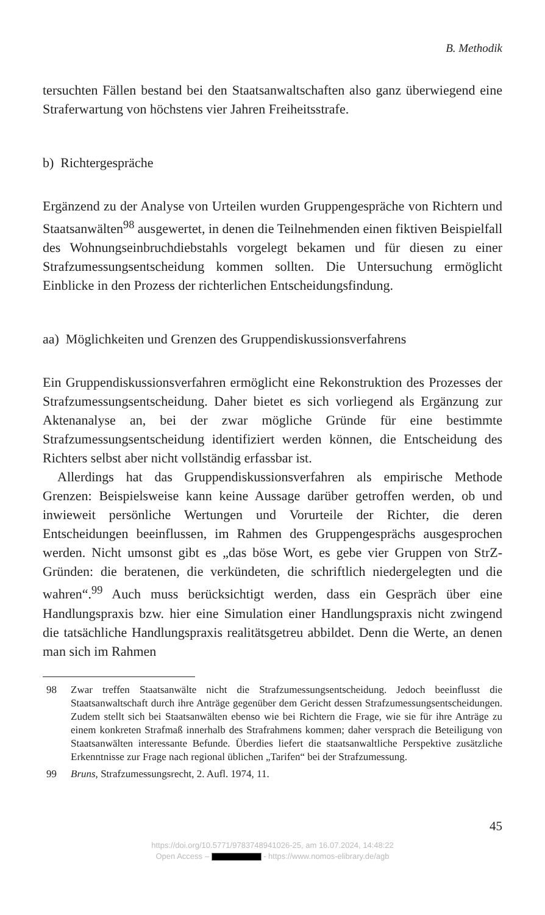B. Methodik
tersuchten Fällen bestand bei den Staatsanwaltschaften also ganz überwiegend eine Straferwartung von höchstens vier Jahren Freiheitsstrafe.
b) Richtergespräche
Ergänzend zu der Analyse von Urteilen wurden Gruppengespräche von Richtern und Staatsanwälten<sup>98</sup> ausgewertet, in denen die Teilnehmenden einen fiktiven Beispielfall des Wohnungseinbruchdiebstahls vorgelegt bekamen und für diesen zu einer Strafzumessungsentscheidung kommen sollten. Die Untersuchung ermöglicht Einblicke in den Prozess der richterlichen Entscheidungsfindung.
aa) Möglichkeiten und Grenzen des Gruppendiskussionsverfahrens
Ein Gruppendiskussionsverfahren ermöglicht eine Rekonstruktion des Prozesses der Strafzumessungsentscheidung. Daher bietet es sich vorliegend als Ergänzung zur Aktenanalyse an, bei der zwar mögliche Gründe für eine bestimmte Strafzumessungsentscheidung identifiziert werden können, die Entscheidung des Richters selbst aber nicht vollständig erfassbar ist.
Allerdings hat das Gruppendiskussionsverfahren als empirische Methode Grenzen: Beispielsweise kann keine Aussage darüber getroffen werden, ob und inwieweit persönliche Wertungen und Vorurteile der Richter, die deren Entscheidungen beeinflussen, im Rahmen des Gruppengesprächs ausgesprochen werden. Nicht umsonst gibt es „das böse Wort, es gebe vier Gruppen von StrZ-Gründen: die beratenen, die verkündeten, die schriftlich niedergelegten und die wahren“.<sup>99</sup> Auch muss berücksichtigt werden, dass ein Gespräch über eine Handlungspraxis bzw. hier eine Simulation einer Handlungspraxis nicht zwingend die tatsächliche Handlungspraxis realitätsgetreu abbildet. Denn die Werte, an denen man sich im Rahmen
98 Zwar treffen Staatsanwälte nicht die Strafzumessungsentscheidung. Jedoch beeinflusst die Staatsanwaltschaft durch ihre Anträge gegenüber dem Gericht dessen Strafzumessungsentscheidungen. Zudem stellt sich bei Staatsanwälten ebenso wie bei Richtern die Frage, wie sie für ihre Anträge zu einem konkreten Strafmaß innerhalb des Strafrahmens kommen; daher versprach die Beteiligung von Staatsanwälten interessante Befunde. Überdies liefert die staatsanwaltliche Perspektive zusätzliche Erkenntnisse zur Frage nach regional üblichen „Tarifen“ bei der Strafzumessung.
99 Bruns, Strafzumessungsrecht, 2. Aufl. 1974, 11.
45
https://doi.org/10.5771/9783748941026-25, am 16.07.2024, 14:48:22
Open Access – - https://www.nomos-elibrary.de/agb